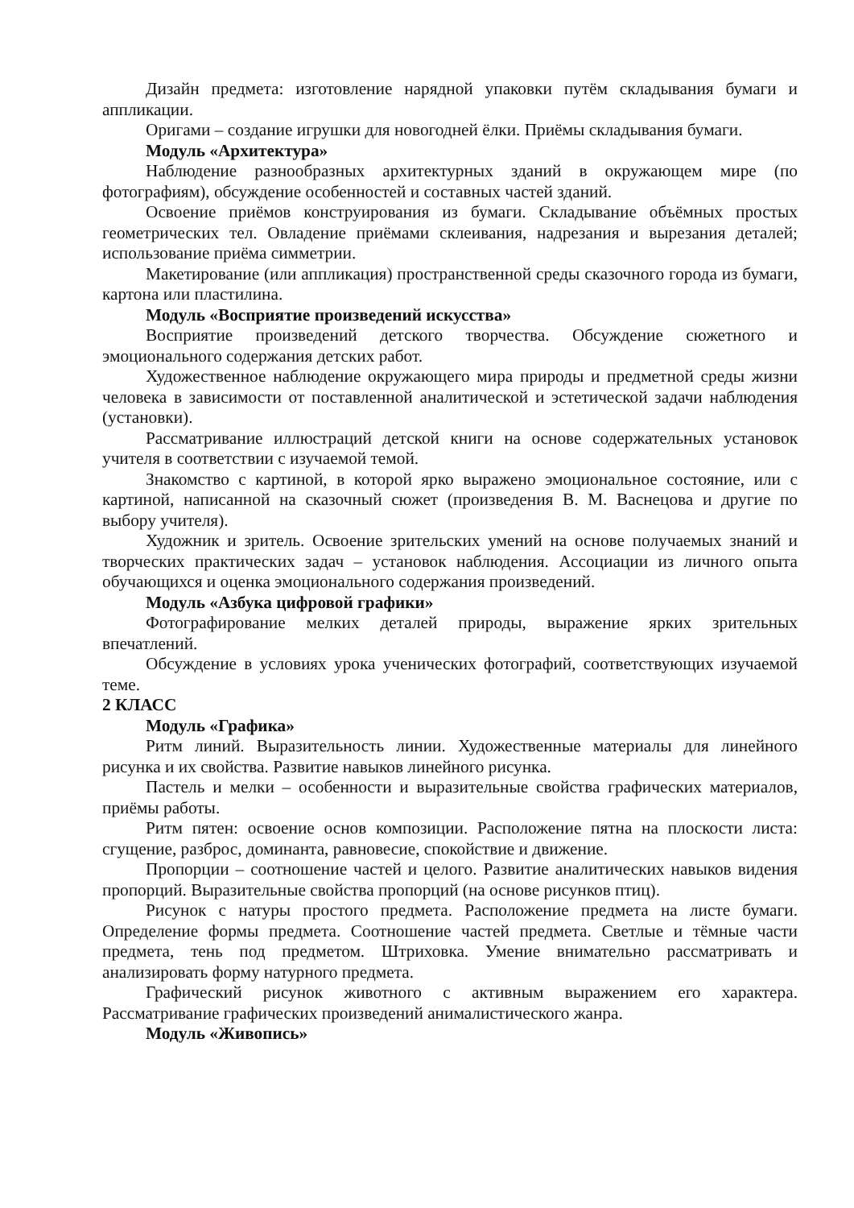Дизайн предмета: изготовление нарядной упаковки путём складывания бумаги и аппликации.
Оригами – создание игрушки для новогодней ёлки. Приёмы складывания бумаги.
Модуль «Архитектура»
Наблюдение разнообразных архитектурных зданий в окружающем мире (по фотографиям), обсуждение особенностей и составных частей зданий.
Освоение приёмов конструирования из бумаги. Складывание объёмных простых геометрических тел. Овладение приёмами склеивания, надрезания и вырезания деталей; использование приёма симметрии.
Макетирование (или аппликация) пространственной среды сказочного города из бумаги, картона или пластилина.
Модуль «Восприятие произведений искусства»
Восприятие произведений детского творчества. Обсуждение сюжетного и эмоционального содержания детских работ.
Художественное наблюдение окружающего мира природы и предметной среды жизни человека в зависимости от поставленной аналитической и эстетической задачи наблюдения (установки).
Рассматривание иллюстраций детской книги на основе содержательных установок учителя в соответствии с изучаемой темой.
Знакомство с картиной, в которой ярко выражено эмоциональное состояние, или с картиной, написанной на сказочный сюжет (произведения В. М. Васнецова и другие по выбору учителя).
Художник и зритель. Освоение зрительских умений на основе получаемых знаний и творческих практических задач – установок наблюдения. Ассоциации из личного опыта обучающихся и оценка эмоционального содержания произведений.
Модуль «Азбука цифровой графики»
Фотографирование мелких деталей природы, выражение ярких зрительных впечатлений.
Обсуждение в условиях урока ученических фотографий, соответствующих изучаемой теме.
2 КЛАСС
Модуль «Графика»
Ритм линий. Выразительность линии. Художественные материалы для линейного рисунка и их свойства. Развитие навыков линейного рисунка.
Пастель и мелки – особенности и выразительные свойства графических материалов, приёмы работы.
Ритм пятен: освоение основ композиции. Расположение пятна на плоскости листа: сгущение, разброс, доминанта, равновесие, спокойствие и движение.
Пропорции – соотношение частей и целого. Развитие аналитических навыков видения пропорций. Выразительные свойства пропорций (на основе рисунков птиц).
Рисунок с натуры простого предмета. Расположение предмета на листе бумаги. Определение формы предмета. Соотношение частей предмета. Светлые и тёмные части предмета, тень под предметом. Штриховка. Умение внимательно рассматривать и анализировать форму натурного предмета.
Графический рисунок животного с активным выражением его характера. Рассматривание графических произведений анималистического жанра.
Модуль «Живопись»